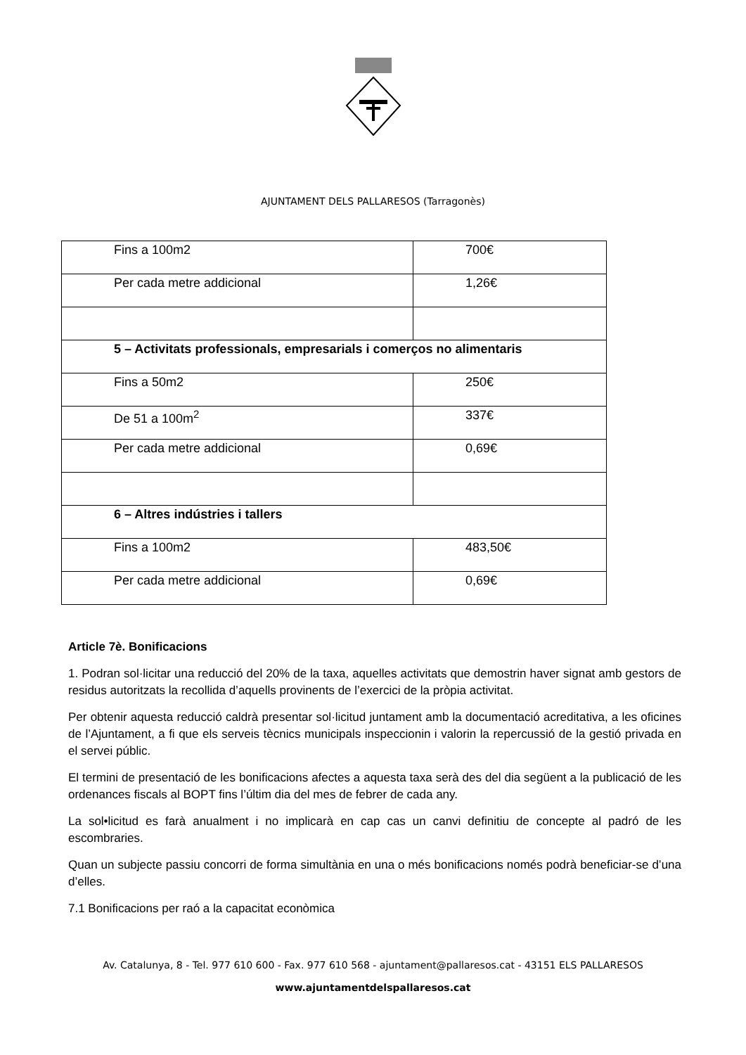AJUNTAMENT DELS PALLARESOS (Tarragonès)
| Fins a 100m2 | 700€ |
| Per cada metre addicional | 1,26€ |
| 5 – Activitats professionals, empresarials i comerços no alimentaris | |
| Fins a 50m2 | 250€ |
| De 51 a 100m<sup>2</sup> | 337€ |
| Per cada metre addicional | 0,69€ |
| 6 – Altres indústries i tallers | |
| Fins a 100m2 | 483,50€ |
| Per cada metre addicional | 0,69€ |
Article 7è. Bonificacions
1. Podran sol·licitar una reducció del 20% de la taxa, aquelles activitats que demostrin haver signat amb gestors de residus autoritzats la recollida d’aquells provinents de l’exercici de la pròpia activitat.
Per obtenir aquesta reducció caldrà presentar sol·licitud juntament amb la documentació acreditativa, a les oficines de l’Ajuntament, a fi que els serveis tècnics municipals inspeccionin i valorin la repercussió de la gestió privada en el servei públic.
El termini de presentació de les bonificacions afectes a aquesta taxa serà des del dia següent a la publicació de les ordenances fiscals al BOPT fins l’últim dia del mes de febrer de cada any.
La sol•licitud es farà anualment i no implicarà en cap cas un canvi definitiu de concepte al padró de les escombraries.
Quan un subjecte passiu concorri de forma simultània en una o més bonificacions només podrà beneficiar-se d’una d’elles.
7.1 Bonificacions per raó a la capacitat econòmica
Av. Catalunya, 8 - Tel. 977 610 600 - Fax. 977 610 568 - ajuntament@pallaresos.cat - 43151 ELS PALLARESOS
www.ajuntamentdelspallaresos.cat